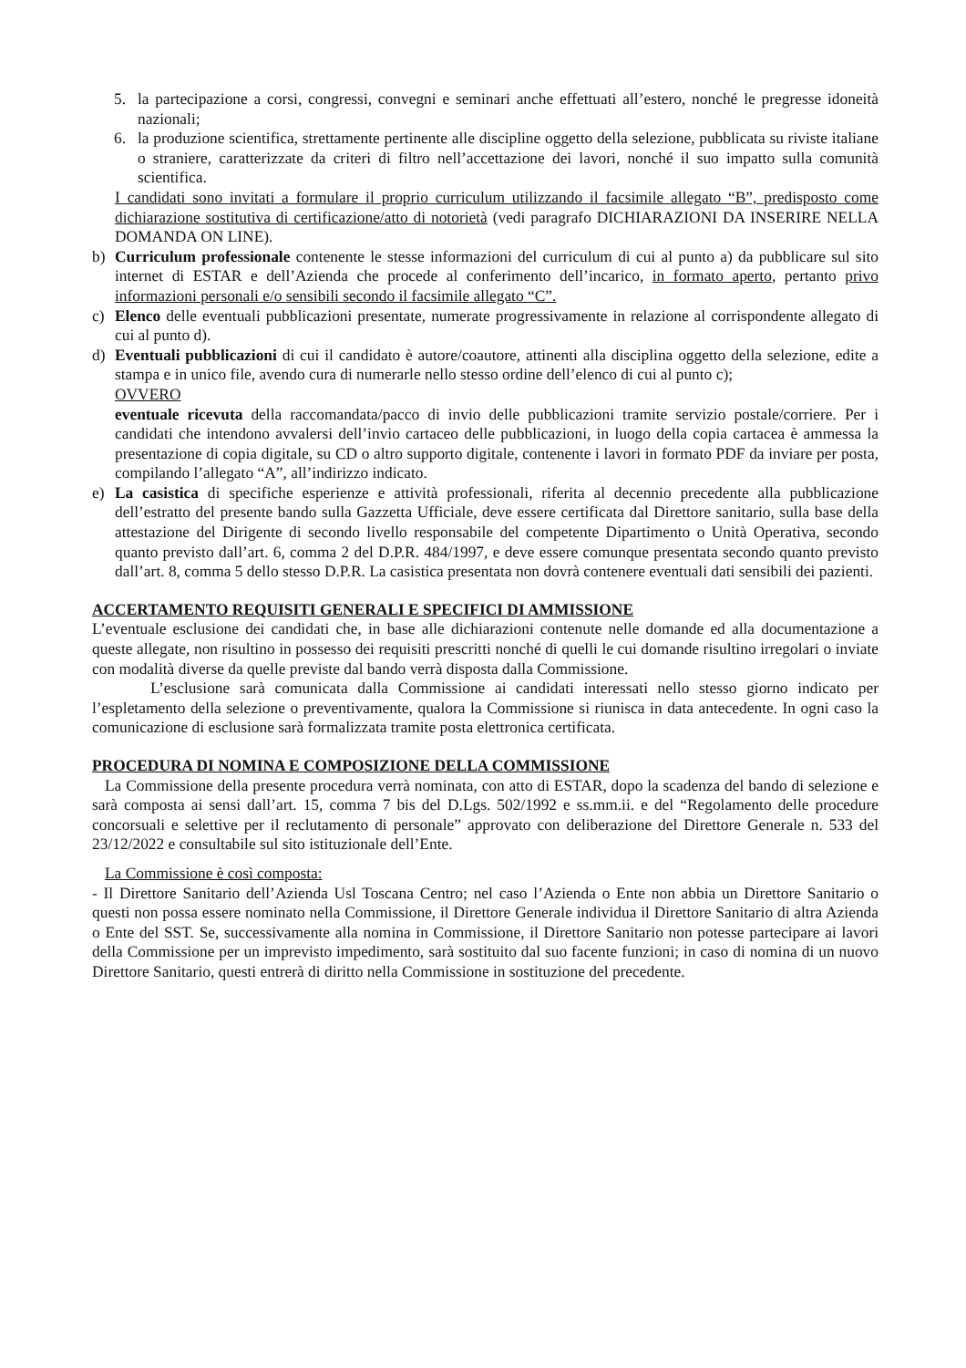5. la partecipazione a corsi, congressi, convegni e seminari anche effettuati all’estero, nonché le pregresse idoneità nazionali;
6. la produzione scientifica, strettamente pertinente alle discipline oggetto della selezione, pubblicata su riviste italiane o straniere, caratterizzate da criteri di filtro nell’accettazione dei lavori, nonché il suo impatto sulla comunità scientifica.
I candidati sono invitati a formulare il proprio curriculum utilizzando il facsimile allegato “B”, predisposto come dichiarazione sostitutiva di certificazione/atto di notorietà (vedi paragrafo DICHIARAZIONI DA INSERIRE NELLA DOMANDA ON LINE).
b) Curriculum professionale contenente le stesse informazioni del curriculum di cui al punto a) da pubblicare sul sito internet di ESTAR e dell’Azienda che procede al conferimento dell’incarico, in formato aperto, pertanto privo informazioni personali e/o sensibili secondo il facsimile allegato “C”.
c) Elenco delle eventuali pubblicazioni presentate, numerate progressivamente in relazione al corrispondente allegato di cui al punto d).
d) Eventuali pubblicazioni di cui il candidato è autore/coautore, attinenti alla disciplina oggetto della selezione, edite a stampa e in unico file, avendo cura di numerarle nello stesso ordine dell’elenco di cui al punto c);
OVVERO
eventuale ricevuta della raccomandata/pacco di invio delle pubblicazioni tramite servizio postale/corriere. Per i candidati che intendono avvalersi dell’invio cartaceo delle pubblicazioni, in luogo della copia cartacea è ammessa la presentazione di copia digitale, su CD o altro supporto digitale, contenente i lavori in formato PDF da inviare per posta, compilando l’allegato “A”, all’indirizzo indicato.
e) La casistica di specifiche esperienze e attività professionali, riferita al decennio precedente alla pubblicazione dell’estratto del presente bando sulla Gazzetta Ufficiale, deve essere certificata dal Direttore sanitario, sulla base della attestazione del Dirigente di secondo livello responsabile del competente Dipartimento o Unità Operativa, secondo quanto previsto dall’art. 6, comma 2 del D.P.R. 484/1997, e deve essere comunque presentata secondo quanto previsto dall’art. 8, comma 5 dello stesso D.P.R. La casistica presentata non dovrà contenere eventuali dati sensibili dei pazienti.
ACCERTAMENTO REQUISITI GENERALI E SPECIFICI DI AMMISSIONE
L’eventuale esclusione dei candidati che, in base alle dichiarazioni contenute nelle domande ed alla documentazione a queste allegate, non risultino in possesso dei requisiti prescritti nonché di quelli le cui domande risultino irregolari o inviate con modalità diverse da quelle previste dal bando verrà disposta dalla Commissione.
L’esclusione sarà comunicata dalla Commissione ai candidati interessati nello stesso giorno indicato per l’espletamento della selezione o preventivamente, qualora la Commissione si riunisca in data antecedente. In ogni caso la comunicazione di esclusione sarà formalizzata tramite posta elettronica certificata.
PROCEDURA DI NOMINA E COMPOSIZIONE DELLA COMMISSIONE
La Commissione della presente procedura verrà nominata, con atto di ESTAR, dopo la scadenza del bando di selezione e sarà composta ai sensi dall’art. 15, comma 7 bis del D.Lgs. 502/1992 e ss.mm.ii. e del “Regolamento delle procedure concorsuali e selettive per il reclutamento di personale” approvato con deliberazione del Direttore Generale n. 533 del 23/12/2022 e consultabile sul sito istituzionale dell’Ente.
La Commissione è così composta:
- Il Direttore Sanitario dell’Azienda Usl Toscana Centro; nel caso l’Azienda o Ente non abbia un Direttore Sanitario o questi non possa essere nominato nella Commissione, il Direttore Generale individua il Direttore Sanitario di altra Azienda o Ente del SST. Se, successivamente alla nomina in Commissione, il Direttore Sanitario non potesse partecipare ai lavori della Commissione per un imprevisto impedimento, sarà sostituito dal suo facente funzioni; in caso di nomina di un nuovo Direttore Sanitario, questi entrerà di diritto nella Commissione in sostituzione del precedente.